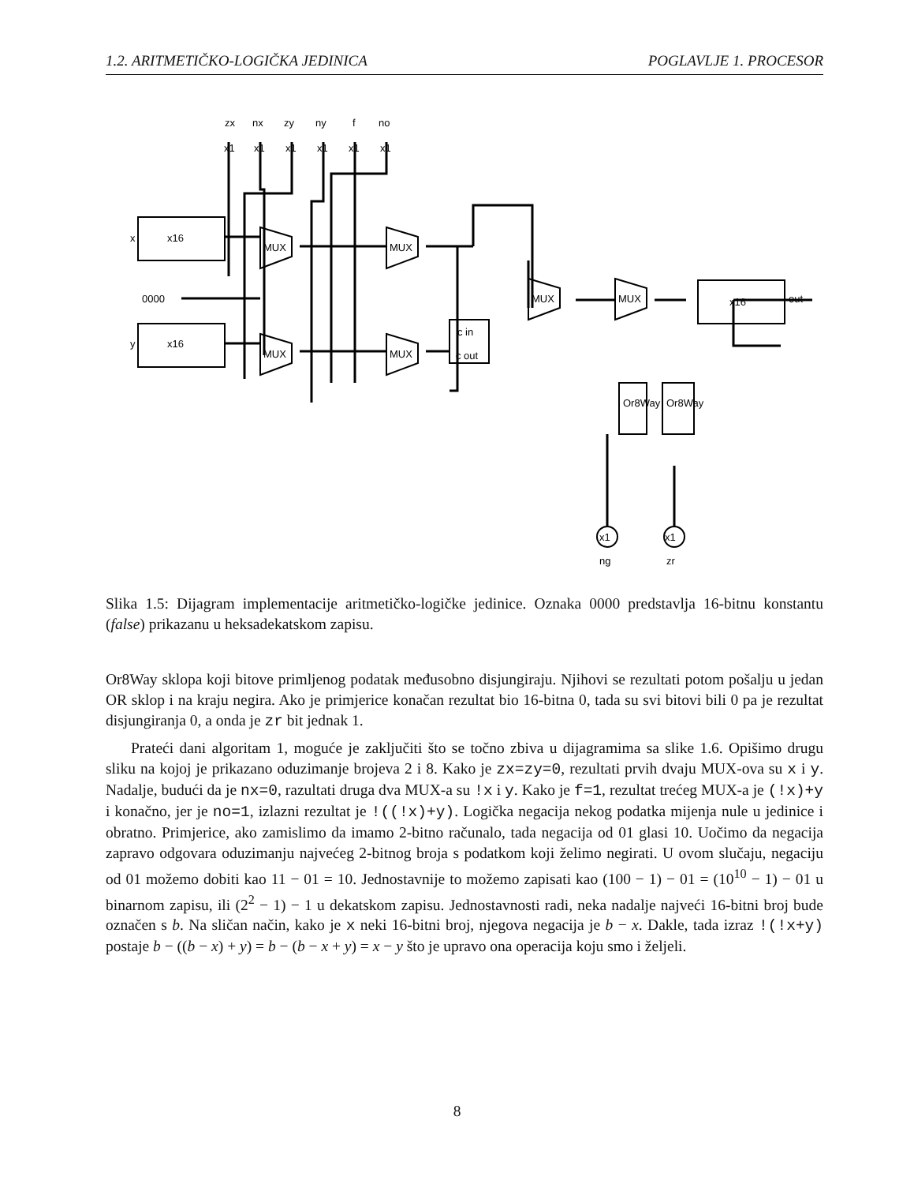1.2. ARITMETIČKO-LOGIČKA JEDINICA POGLAVLJE 1. PROCESOR
zx
nx
zy
ny
f
no
x
x16
y
x16
0000
x16
out
MUX
MUX
MUX
MUX
MUX
MUX
c in
c out
Or8Way
Or8Way
ng
zr
x1
x1
x1
x1
x1
x1
x1
x1
Slika 1.5: Dijagram implementacije aritmetičko-logičke jedinice. Oznaka 0000 predstavlja 16-bitnu konstantu (false) prikazanu u heksadekatskom zapisu.
Or8Way sklopa koji bitove primljenog podatak međusobno disjungiraju. Njihovi se rezultati potom pošalju u jedan OR sklop i na kraju negira. Ako je primjerice konačan rezultat bio 16-bitna 0, tada su svi bitovi bili 0 pa je rezultat disjungiranja 0, a onda je zr bit jednak 1.
Prateći dani algoritam 1, moguće je zaključiti što se točno zbiva u dijagramima sa slike 1.6. Opišimo drugu sliku na kojoj je prikazano oduzimanje brojeva 2 i 8. Kako je zx=zy=0, rezultati prvih dvaju MUX-ova su x i y. Nadalje, budući da je nx=0, razultati druga dva MUX-a su !x i y. Kako je f=1, rezultat trećeg MUX-a je (!x)+y i konačno, jer je no=1, izlazni rezultat je !((!x)+y). Logička negacija nekog podatka mijenja nule u jedinice i obratno. Primjerice, ako zamislimo da imamo 2-bitno računalo, tada negacija od 01 glasi 10. Uočimo da negacija zapravo odgovara oduzimanju najvećeg 2-bitnog broja s podatkom koji želimo negirati. U ovom slučaju, negaciju od 01 možemo dobiti kao 11 − 01 = 10. Jednostavnije to možemo zapisati kao (100 − 1) − 01 = (10<sup>10</sup> − 1) − 01 u binarnom zapisu, ili (2<sup>2</sup> − 1) − 1 u dekatskom zapisu. Jednostavnosti radi, neka nadalje najveći 16-bitni broj bude označen s b. Na sličan način, kako je x neki 16-bitni broj, njegova negacija je b − x. Dakle, tada izraz !(!x+y) postaje b − ((b − x) + y) = b − (b − x + y) = x − y što je upravo ona operacija koju smo i željeli.
8